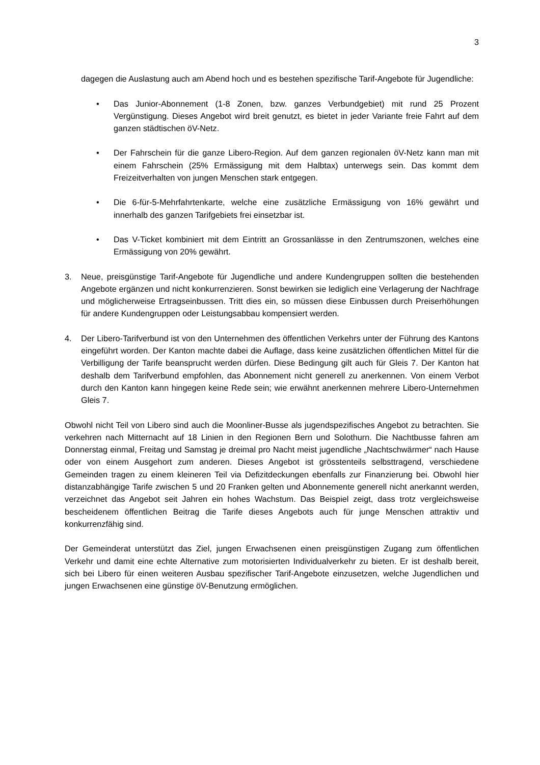3
dagegen die Auslastung auch am Abend hoch und es bestehen spezifische Tarif-Angebote für Jugendliche:
• Das Junior-Abonnement (1-8 Zonen, bzw. ganzes Verbundgebiet) mit rund 25 Prozent Vergünstigung. Dieses Angebot wird breit genutzt, es bietet in jeder Variante freie Fahrt auf dem ganzen städtischen öV-Netz.
• Der Fahrschein für die ganze Libero-Region. Auf dem ganzen regionalen öV-Netz kann man mit einem Fahrschein (25% Ermässigung mit dem Halbtax) unterwegs sein. Das kommt dem Freizeitverhalten von jungen Menschen stark entgegen.
• Die 6-für-5-Mehrfahrtenkarte, welche eine zusätzliche Ermässigung von 16% gewährt und innerhalb des ganzen Tarifgebiets frei einsetzbar ist.
• Das V-Ticket kombiniert mit dem Eintritt an Grossanlässe in den Zentrumszonen, welches eine Ermässigung von 20% gewährt.
3. Neue, preisgünstige Tarif-Angebote für Jugendliche und andere Kundengruppen sollten die bestehenden Angebote ergänzen und nicht konkurrenzieren. Sonst bewirken sie lediglich eine Verlagerung der Nachfrage und möglicherweise Ertragseinbussen. Tritt dies ein, so müssen diese Einbussen durch Preiserhöhungen für andere Kundengruppen oder Leistungsabbau kompensiert werden.
4. Der Libero-Tarifverbund ist von den Unternehmen des öffentlichen Verkehrs unter der Führung des Kantons eingeführt worden. Der Kanton machte dabei die Auflage, dass keine zusätzlichen öffentlichen Mittel für die Verbilligung der Tarife beansprucht werden dürfen. Diese Bedingung gilt auch für Gleis 7. Der Kanton hat deshalb dem Tarifverbund empfohlen, das Abonnement nicht generell zu anerkennen. Von einem Verbot durch den Kanton kann hingegen keine Rede sein; wie erwähnt anerkennen mehrere Libero-Unternehmen Gleis 7.
Obwohl nicht Teil von Libero sind auch die Moonliner-Busse als jugendspezifisches Angebot zu betrachten. Sie verkehren nach Mitternacht auf 18 Linien in den Regionen Bern und Solothurn. Die Nachtbusse fahren am Donnerstag einmal, Freitag und Samstag je dreimal pro Nacht meist jugendliche „Nachtschwärmer“ nach Hause oder von einem Ausgehort zum anderen. Dieses Angebot ist grösstenteils selbsttragend, verschiedene Gemeinden tragen zu einem kleineren Teil via Defizitdeckungen ebenfalls zur Finanzierung bei. Obwohl hier distanzabhängige Tarife zwischen 5 und 20 Franken gelten und Abonnemente generell nicht anerkannt werden, verzeichnet das Angebot seit Jahren ein hohes Wachstum. Das Beispiel zeigt, dass trotz vergleichsweise bescheidenem öffentlichen Beitrag die Tarife dieses Angebots auch für junge Menschen attraktiv und konkurrenzfähig sind.
Der Gemeinderat unterstützt das Ziel, jungen Erwachsenen einen preisgünstigen Zugang zum öffentlichen Verkehr und damit eine echte Alternative zum motorisierten Individualverkehr zu bieten. Er ist deshalb bereit, sich bei Libero für einen weiteren Ausbau spezifischer Tarif-Angebote einzusetzen, welche Jugendlichen und jungen Erwachsenen eine günstige öV-Benutzung ermöglichen.